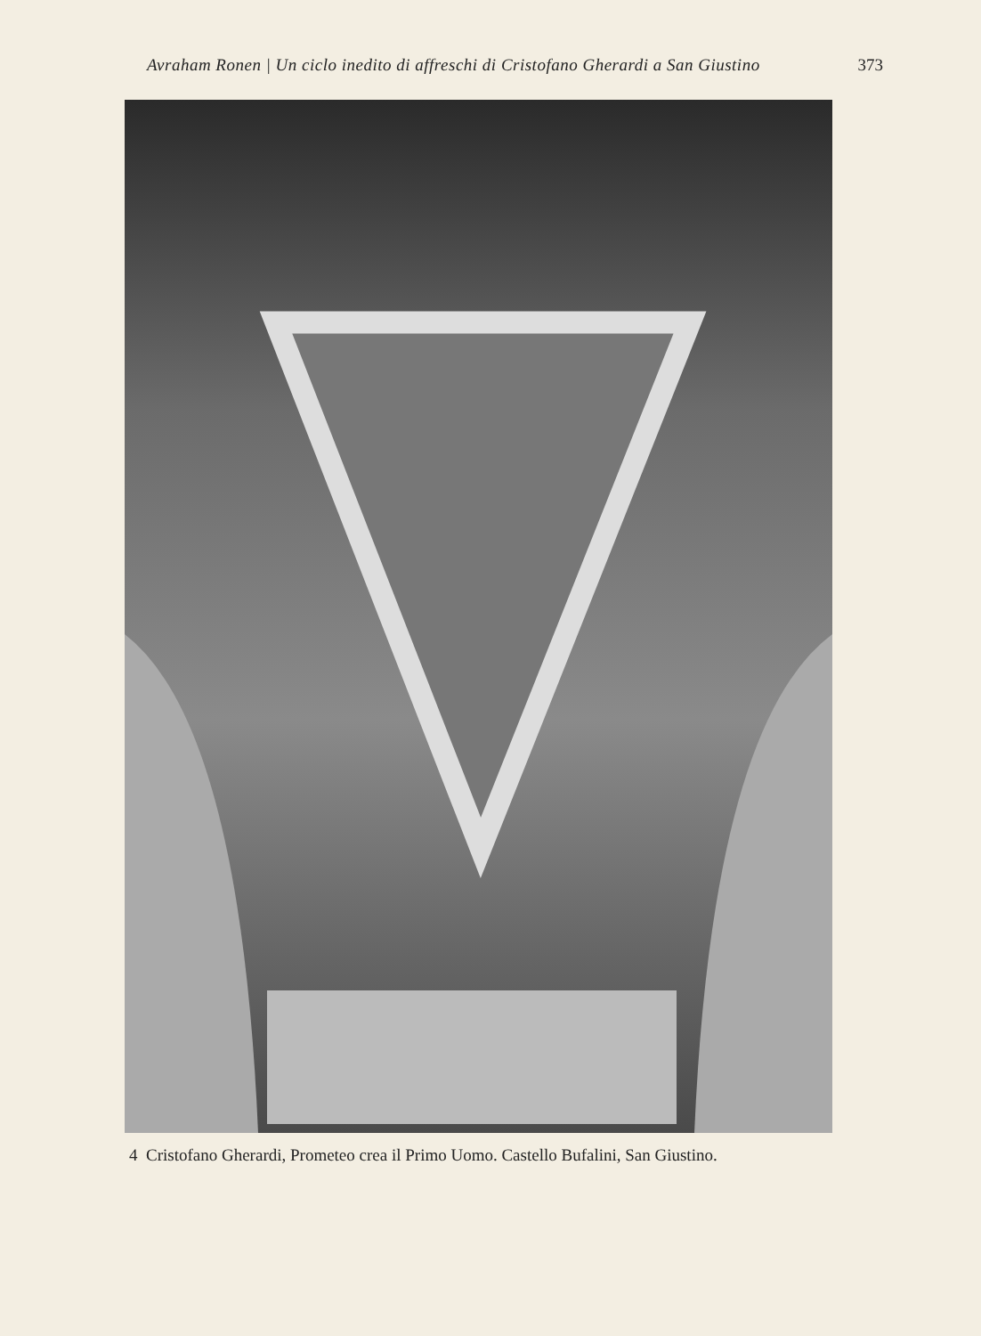Avraham Ronen | Un ciclo inedito di affreschi di Cristofano Gherardi a San Giustino 373
4 Cristofano Gherardi, Prometeo crea il Primo Uomo. Castello Bufalini, San Giustino.